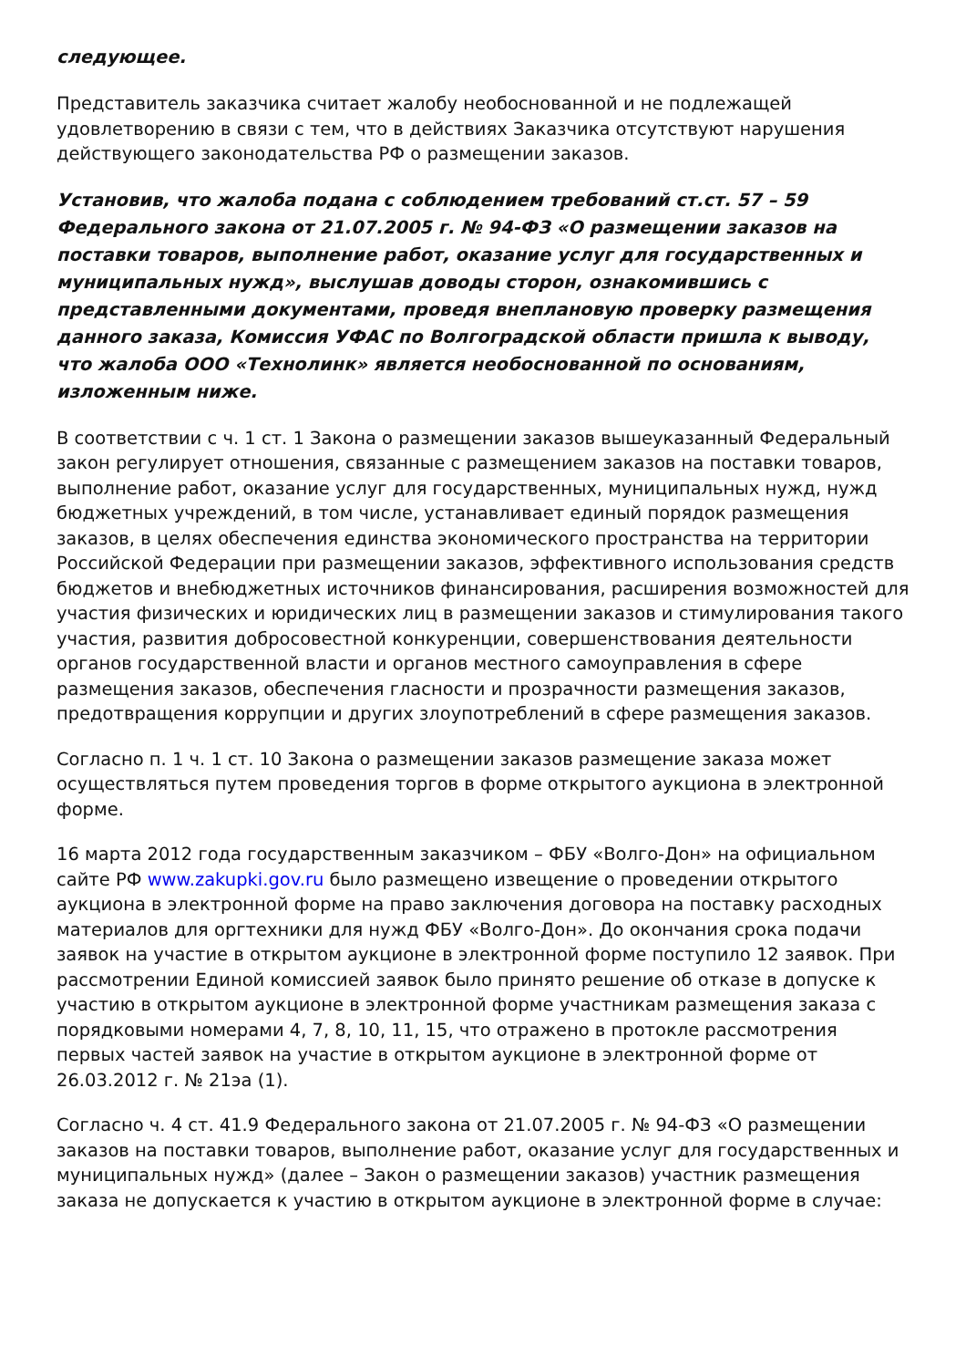следующее.
Представитель заказчика считает жалобу необоснованной и не подлежащей удовлетворению в связи с тем, что в действиях Заказчика отсутствуют нарушения действующего законодательства РФ о размещении заказов.
Установив, что жалоба подана с соблюдением требований ст.ст. 57 – 59 Федерального закона от 21.07.2005 г. № 94-ФЗ «О размещении заказов на поставки товаров, выполнение работ, оказание услуг для государственных и муниципальных нужд», выслушав доводы сторон, ознакомившись с представленными документами, проведя внеплановую проверку размещения данного заказа, Комиссия УФАС по Волгоградской области пришла к выводу, что жалоба ООО «Технолинк» является необоснованной по основаниям, изложенным ниже.
В соответствии с ч. 1 ст. 1 Закона о размещении заказов вышеуказанный Федеральный закон регулирует отношения, связанные с размещением заказов на поставки товаров, выполнение работ, оказание услуг для государственных, муниципальных нужд, нужд бюджетных учреждений, в том числе, устанавливает единый порядок размещения заказов, в целях обеспечения единства экономического пространства на территории Российской Федерации при размещении заказов, эффективного использования средств бюджетов и внебюджетных источников финансирования, расширения возможностей для участия физических и юридических лиц в размещении заказов и стимулирования такого участия, развития добросовестной конкуренции, совершенствования деятельности органов государственной власти и органов местного самоуправления в сфере размещения заказов, обеспечения гласности и прозрачности размещения заказов, предотвращения коррупции и других злоупотреблений в сфере размещения заказов.
Согласно п. 1 ч. 1 ст. 10 Закона о размещении заказов размещение заказа может осуществляться путем проведения торгов в форме открытого аукциона в электронной форме.
16 марта 2012 года государственным заказчиком – ФБУ «Волго-Дон» на официальном сайте РФ www.zakupki.gov.ru было размещено извещение о проведении открытого аукциона в электронной форме на право заключения договора на поставку расходных материалов для оргтехники для нужд ФБУ «Волго-Дон». До окончания срока подачи заявок на участие в открытом аукционе в электронной форме поступило 12 заявок. При рассмотрении Единой комиссией заявок было принято решение об отказе в допуске к участию в открытом аукционе в электронной форме участникам размещения заказа с порядковыми номерами 4, 7, 8, 10, 11, 15, что отражено в протокле рассмотрения первых частей заявок на участие в открытом аукционе в электронной форме от 26.03.2012 г. № 21эа (1).
Согласно ч. 4 ст. 41.9 Федерального закона от 21.07.2005 г. № 94-ФЗ «О размещении заказов на поставки товаров, выполнение работ, оказание услуг для государственных и муниципальных нужд» (далее – Закон о размещении заказов) участник размещения заказа не допускается к участию в открытом аукционе в электронной форме в случае: